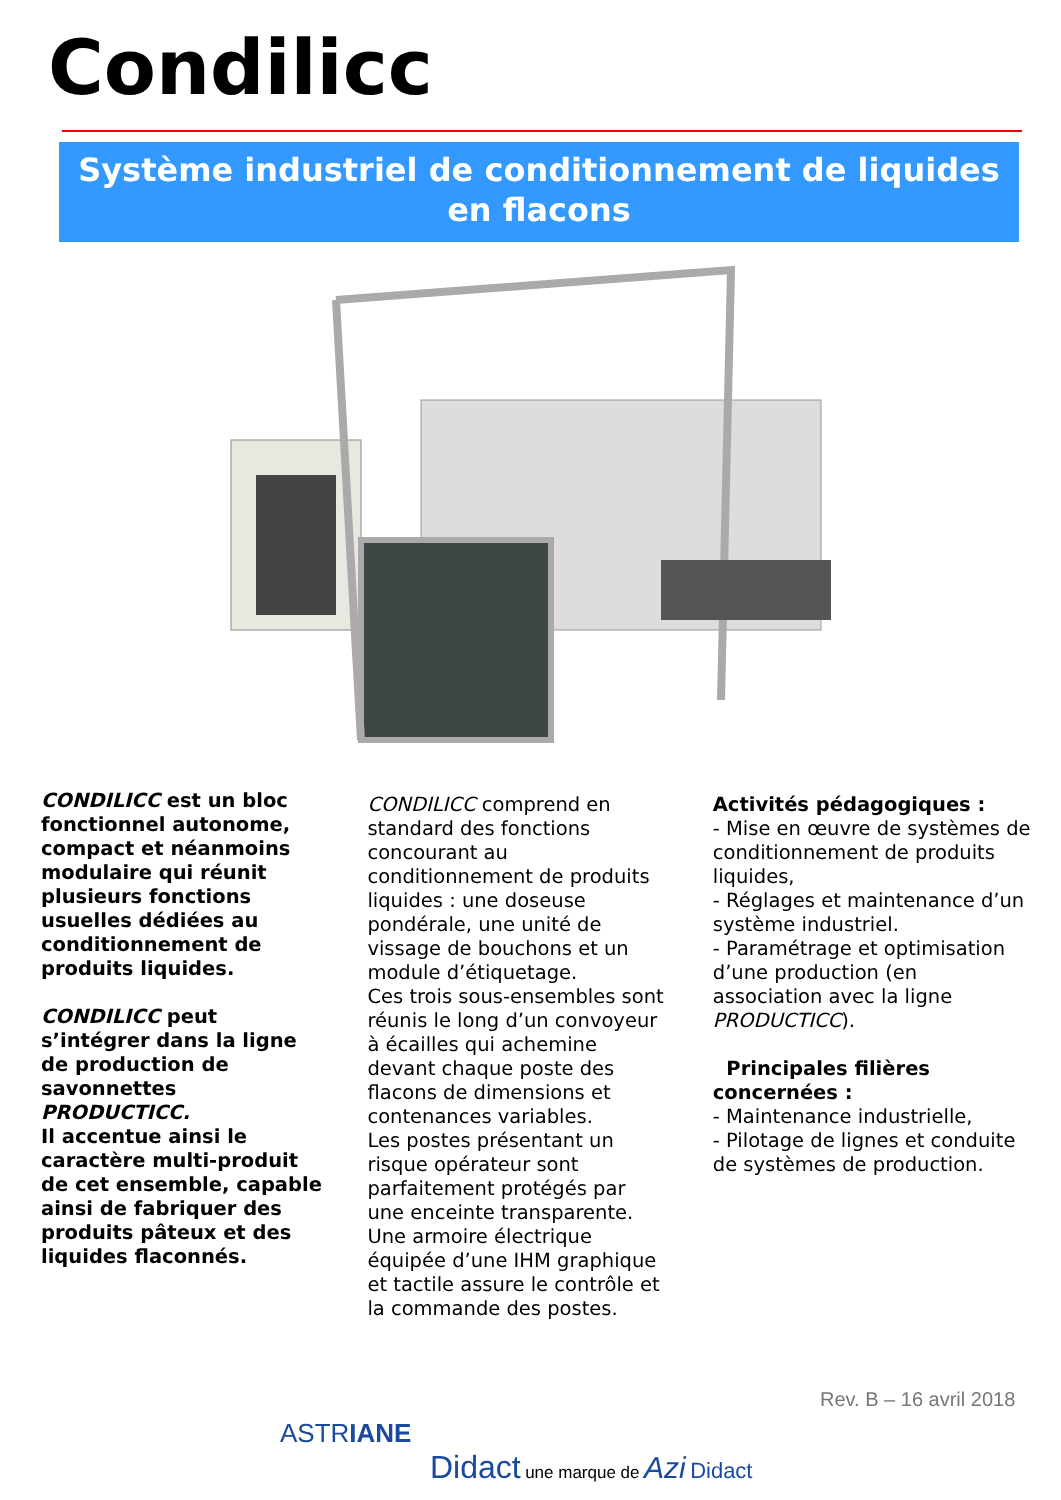Condilicc
Système industriel de conditionnement de liquides
en flacons
CONDILICC est un bloc fonctionnel autonome, compact et néanmoins modulaire qui réunit plusieurs fonctions usuelles dédiées au conditionnement de produits liquides.
CONDILICC peut s’intégrer dans la ligne de production de savonnettes PRODUCTICC.
Il accentue ainsi le caractère multi-produit de cet ensemble, capable ainsi de fabriquer des produits pâteux et des liquides flaconnés.
CONDILICC comprend en standard des fonctions concourant au conditionnement de produits liquides : une doseuse pondérale, une unité de vissage de bouchons et un module d’étiquetage.
Ces trois sous-ensembles sont réunis le long d’un convoyeur à écailles qui achemine devant chaque poste des flacons de dimensions et contenances variables.
Les postes présentant un risque opérateur sont parfaitement protégés par une enceinte transparente.
Une armoire électrique équipée d’une IHM graphique et tactile assure le contrôle et la commande des postes.
Activités pédagogiques :
- Mise en œuvre de systèmes de conditionnement de produits liquides,
- Réglages et maintenance d’un système industriel.
- Paramétrage et optimisation d’une production (en association avec la ligne PRODUCTICC).
Principales filières concernées :
- Maintenance industrielle,
- Pilotage de lignes et conduite de systèmes de production.
Rev. B – 16 avril 2018
ASTRIANE
Didact une marque de Azi Didact